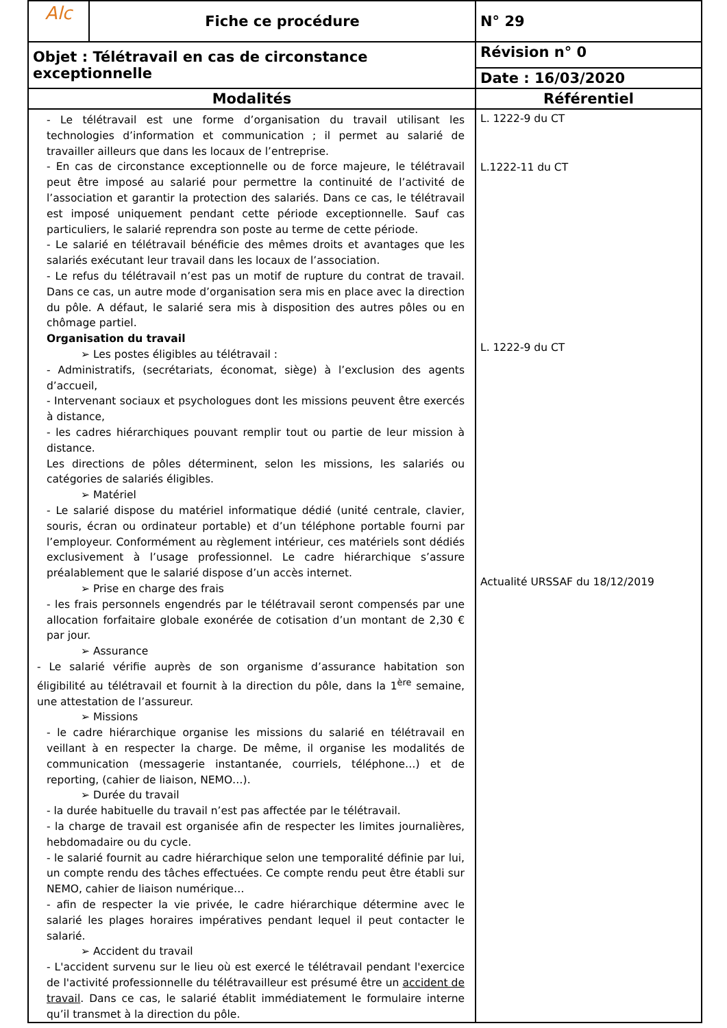| Alc | Fiche ce procédure | N° 29 |
| Objet : Télétravail en cas de circonstance exceptionnelle | | Révision n° 0 |
| | | Date : 16/03/2020 |
| Modalités | | Référentiel |
| - Le télétravail est une forme d’organisation du travail utilisant les technologies d’information et communication ; il permet au salarié de travailler ailleurs que dans les locaux de l’entreprise. - En cas de circonstance exceptionnelle ou de force majeure, le télétravail peut être imposé au salarié pour permettre la continuité de l’activité de l’association et garantir la protection des salariés. Dans ce cas, le télétravail est imposé uniquement pendant cette période exceptionnelle. Sauf cas particuliers, le salarié reprendra son poste au terme de cette période. - Le salarié en télétravail bénéficie des mêmes droits et avantages que les salariés exécutant leur travail dans les locaux de l’association. - Le refus du télétravail n’est pas un motif de rupture du contrat de travail. Dans ce cas, un autre mode d’organisation sera mis en place avec la direction du pôle. A défaut, le salarié sera mis à disposition des autres pôles ou en chômage partiel. Organisation du travail ➢ Les postes éligibles au télétravail : - Administratifs, (secrétariats, économat, siège) à l’exclusion des agents d’accueil, - Intervenant sociaux et psychologues dont les missions peuvent être exercés à distance, - les cadres hiérarchiques pouvant remplir tout ou partie de leur mission à distance. Les directions de pôles déterminent, selon les missions, les salariés ou catégories de salariés éligibles. ➢ Matériel - Le salarié dispose du matériel informatique dédié (unité centrale, clavier, souris, écran ou ordinateur portable) et d’un téléphone portable fourni par l’employeur. Conformément au règlement intérieur, ces matériels sont dédiés exclusivement à l’usage professionnel. Le cadre hiérarchique s’assure préalablement que le salarié dispose d’un accès internet. ➢ Prise en charge des frais - les frais personnels engendrés par le télétravail seront compensés par une allocation forfaitaire globale exonérée de cotisation d’un montant de 2,30 € par jour. ➢ Assurance - Le salarié vérifie auprès de son organisme d’assurance habitation son éligibilité au télétravail et fournit à la direction du pôle, dans la 1<sup>ère</sup> semaine, une attestation de l’assureur. ➢ Missions - le cadre hiérarchique organise les missions du salarié en télétravail en veillant à en respecter la charge. De même, il organise les modalités de communication (messagerie instantanée, courriels, téléphone…) et de reporting, (cahier de liaison, NEMO…). ➢ Durée du travail - la durée habituelle du travail n’est pas affectée par le télétravail. - la charge de travail est organisée afin de respecter les limites journalières, hebdomadaire ou du cycle. - le salarié fournit au cadre hiérarchique selon une temporalité définie par lui, un compte rendu des tâches effectuées. Ce compte rendu peut être établi sur NEMO, cahier de liaison numérique… - afin de respecter la vie privée, le cadre hiérarchique détermine avec le salarié les plages horaires impératives pendant lequel il peut contacter le salarié. ➢ Accident du travail - L'accident survenu sur le lieu où est exercé le télétravail pendant l'exercice de l'activité professionnelle du télétravailleur est présumé être un accident de travail . Dans ce cas, le salarié établit immédiatement le formulaire interne qu’il transmet à la direction du pôle. | | L. 1222-9 du CT L.1222-11 du CT L. 1222-9 du CT Actualité URSSAF du 18/12/2019 |